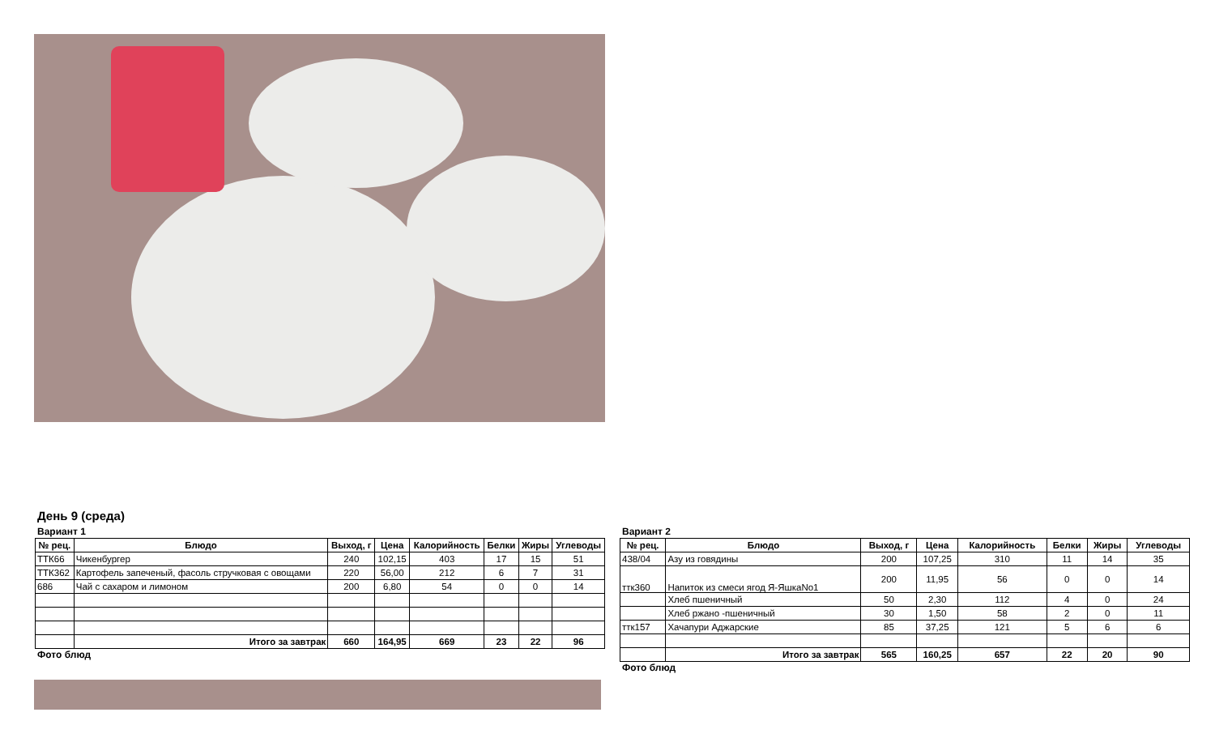День 9 (среда)
Вариант 1
| № рец. | Блюдо | Выход, г | Цена | Калорийность | Белки | Жиры | Углеводы |
| --- | --- | --- | --- | --- | --- | --- | --- |
| ТТК66 | Чикенбургер | 240 | 102,15 | 403 | 17 | 15 | 51 |
| ТТК362 | Картофель запеченый, фасоль стручковая с овощами | 220 | 56,00 | 212 | 6 | 7 | 31 |
| 686 | Чай с сахаром и лимоном | 200 | 6,80 | 54 | 0 | 0 | 14 |
| | Итого за завтрак | 660 | 164,95 | 669 | 23 | 22 | 96 |
Фото блюд
Вариант 2
| № рец. | Блюдо | Выход, г | Цена | Калорийность | Белки | Жиры | Углеводы |
| --- | --- | --- | --- | --- | --- | --- | --- |
| 438/04 | Азу из говядины | 200 | 107,25 | 310 | 11 | 14 | 35 |
| ттк360 | Напиток из смеси ягод Я-ЯшкаNo1 | 200 | 11,95 | 56 | 0 | 0 | 14 |
| | Хлеб пшеничный | 50 | 2,30 | 112 | 4 | 0 | 24 |
| | Хлеб ржано -пшеничный | 30 | 1,50 | 58 | 2 | 0 | 11 |
| ттк157 | Хачапури Аджарские | 85 | 37,25 | 121 | 5 | 6 | 6 |
| | Итого за завтрак | 565 | 160,25 | 657 | 22 | 20 | 90 |
Фото блюд